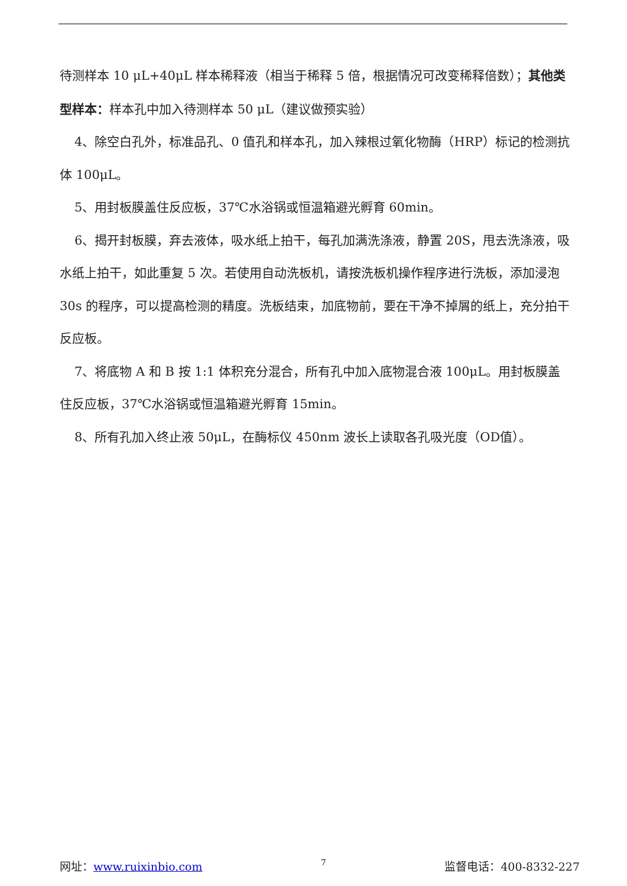待测样本 10 μL+40μL 样本稀释液（相当于稀释 5 倍，根据情况可改变稀释倍数）；其他类型样本：样本孔中加入待测样本 50 μL（建议做预实验）
4、除空白孔外，标准品孔、0 值孔和样本孔，加入辣根过氧化物酶（HRP）标记的检测抗体 100μL。
5、用封板膜盖住反应板，37℃水浴锅或恒温箱避光孵育 60min。
6、揭开封板膜，弃去液体，吸水纸上拍干，每孔加满洗涤液，静置 20S，甩去洗涤液，吸水纸上拍干，如此重复 5 次。若使用自动洗板机，请按洗板机操作程序进行洗板，添加浸泡 30s 的程序，可以提高检测的精度。洗板结束，加底物前，要在干净不掉屑的纸上，充分拍干反应板。
7、将底物 A 和 B 按 1:1 体积充分混合，所有孔中加入底物混合液 100μL。用封板膜盖住反应板，37℃水浴锅或恒温箱避光孵育 15min。
8、所有孔加入终止液 50μL，在酶标仪 450nm 波长上读取各孔吸光度（OD值）。
网址：www.ruixinbio.com 7 监督电话：400-8332-227